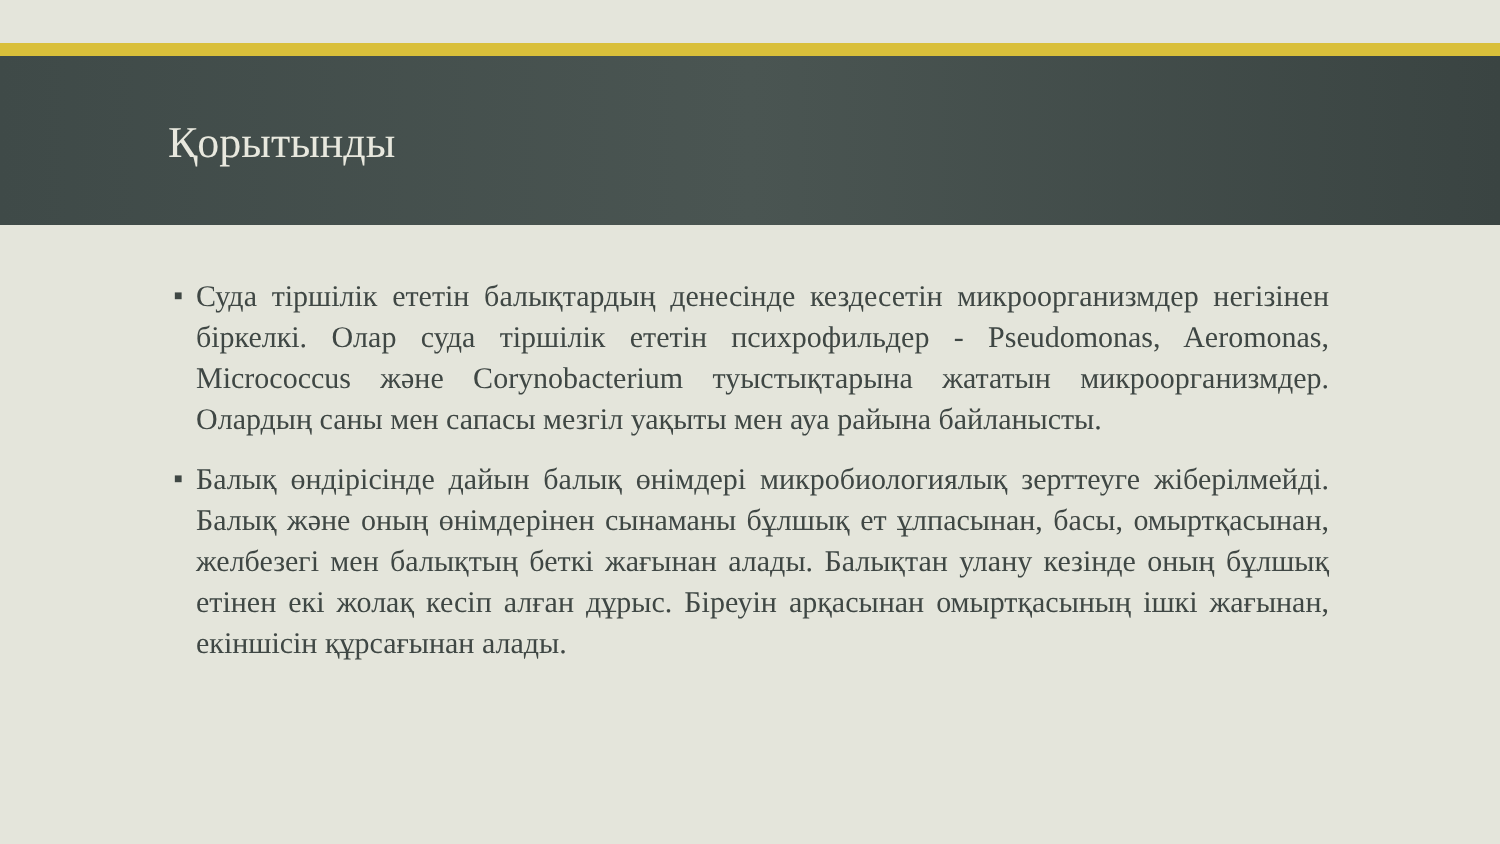Қорытынды
■ Суда тіршілік ететін балықтардың денесінде кездесетін микроорганизмдер негізінен біркелкі. Олар суда тіршілік ететін психрофильдер - Pseudomonas, Aeromonas, Micrococcus және Corynobacterium туыстықтарына жататын микроорганизмдер. Олардың саны мен сапасы мезгіл уақыты мен ауа райына байланысты.
■ Балық өндірісінде дайын балық өнімдері микробиологиялық зерттеуге жіберілмейді. Балық және оның өнімдерінен сынаманы бұлшық ет ұлпасынан, басы, омыртқасынан, желбезегі мен балықтың беткі жағынан алады. Балықтан улану кезінде оның бұлшық етінен екі жолақ кесіп алған дұрыс. Біреуін арқасынан омыртқасының ішкі жағынан, екіншісін құрсағынан алады.